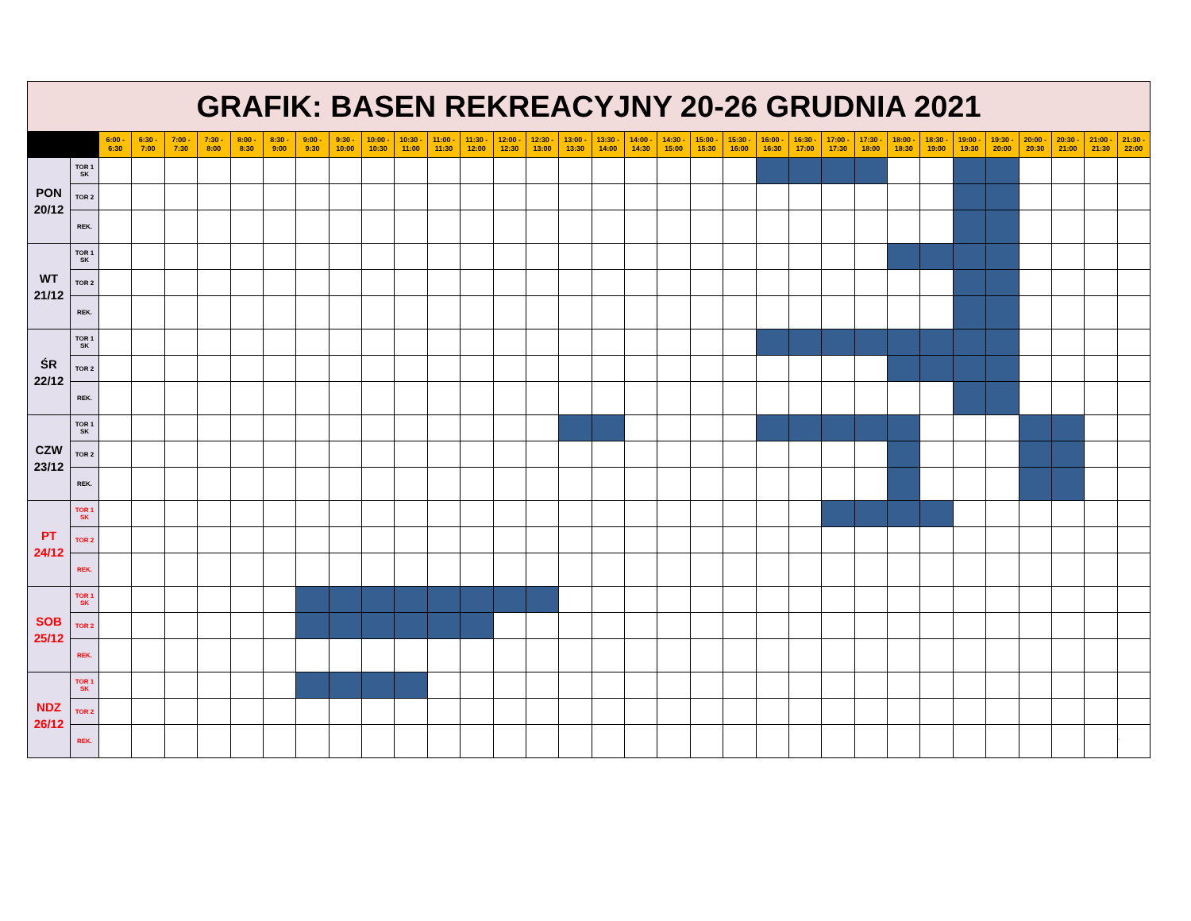GRAFIK: BASEN REKREACYJNY 20-26 GRUDNIA 2021
| | | 6:00 - 6:30 | 6:30 - 7:00 | 7:00 - 7:30 | 7:30 - 8:00 | 8:00 - 8:30 | 8:30 - 9:00 | 9:00 - 9:30 | 9:30 - 10:00 | 10:00 - 10:30 | 10:30 - 11:00 | 11:00 - 11:30 | 11:30 - 12:00 | 12:00 - 12:30 | 12:30 - 13:00 | 13:00 - 13:30 | 13:30 - 14:00 | 14:00 - 14:30 | 14:30 - 15:00 | 15:00 - 15:30 | 15:30 - 16:00 | 16:00 - 16:30 | 16:30 - 17:00 | 17:00 - 17:30 | 17:30 - 18:00 | 18:00 - 18:30 | 18:30 - 19:00 | 19:00 - 19:30 | 19:30 - 20:00 | 20:00 - 20:30 | 20:30 - 21:00 | 21:00 - 21:30 | 21:30 - 22:00 |
| --- | --- | --- | --- | --- | --- | --- | --- | --- | --- | --- | --- | --- | --- | --- | --- | --- | --- | --- | --- | --- | --- | --- | --- | --- | --- | --- | --- | --- | --- | --- | --- | --- | --- |
| PON 20/12 | TOR 1 SK | | | | | | | | | | | | | | | | | | | | | | | | | | | | | | | | |
| | TOR 2 | | | | | | | | | | | | | | | | | | | | | | | | | | | | | | | | |
| | REK. | | | | | | | | | | | | | | | | | | | | | | | | | | | | | | | | |
| WT 21/12 | TOR 1 SK | | | | | | | | | | | | | | | | | | | | | | | | | | | | | | | | |
| | TOR 2 | | | | | | | | | | | | | | | | | | | | | | | | | | | | | | | | |
| | REK. | | | | | | | | | | | | | | | | | | | | | | | | | | | | | | | | |
| ŚR 22/12 | TOR 1 SK | | | | | | | | | | | | | | | | | | | | | | | | | | | | | | | | |
| | TOR 2 | | | | | | | | | | | | | | | | | | | | | | | | | | | | | | | | |
| | REK. | | | | | | | | | | | | | | | | | | | | | | | | | | | | | | | | |
| CZW 23/12 | TOR 1 SK | | | | | | | | | | | | | | | | | | | | | | | | | | | | | | | | |
| | TOR 2 | | | | | | | | | | | | | | | | | | | | | | | | | | | | | | | | |
| | REK. | | | | | | | | | | | | | | | | | | | | | | | | | | | | | | | | |
| PT 24/12 | TOR 1 SK | | | | | | | | | | | | | | | | | | | | | | | | | | | | | | | | |
| | TOR 2 | | | | | | | | | | | | | | | | | | | | | | | | | | | | | | | | |
| | REK. | | | | | | | | | | | | | | | | | | | | | | | | | | | | | | | | |
| SOB 25/12 | TOR 1 SK | | | | | | | | | | | | | | | | | | | | | | | | | | | | | | | | |
| | TOR 2 | | | | | | | | | | | | | | | | | | | | | | | | | | | | | | | | |
| | REK. | | | | | | | | | | | | | | | | | | | | | | | | | | | | | | | | |
| NDZ 26/12 | TOR 1 SK | | | | | | | | | | | | | | | | | | | | | | | | | | | | | | | | |
| | TOR 2 | | | | | | | | | | | | | | | | | | | | | | | | | | | | | | | | |
| | REK. | | | | | | | | | | | | | | | | | | | | | | | | | | | | | | | | ` |